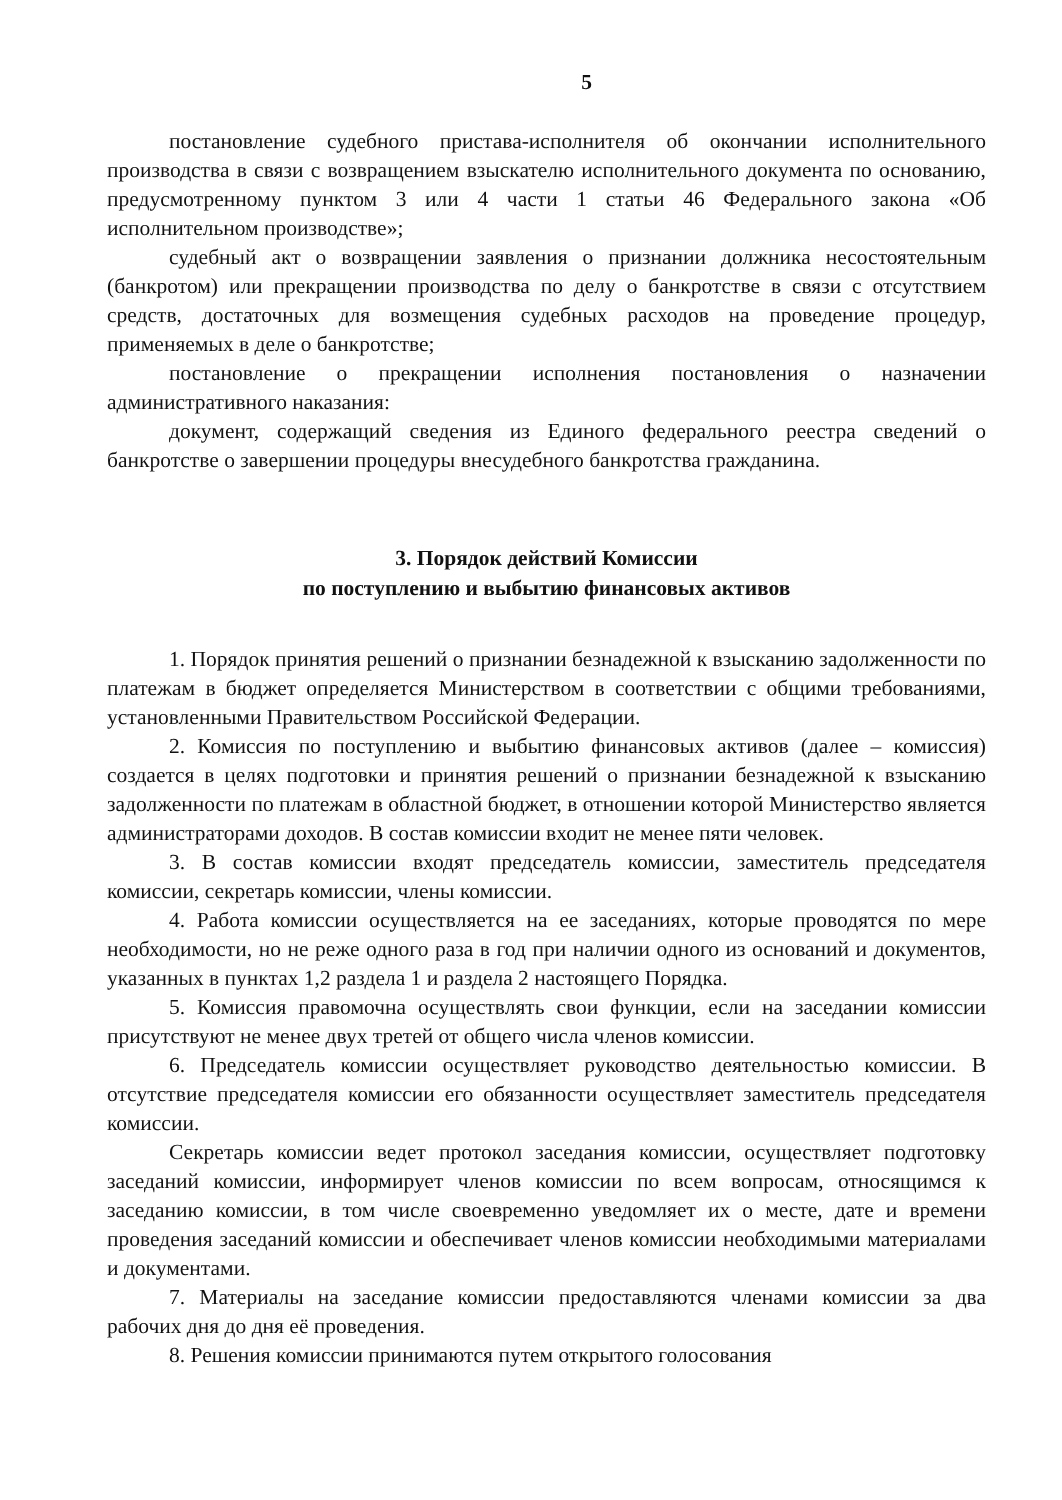5
постановление судебного пристава-исполнителя об окончании исполнительного производства в связи с возвращением взыскателю исполнительного документа по основанию, предусмотренному пунктом 3 или 4 части 1 статьи 46 Федерального закона «Об исполнительном производстве»;
судебный акт о возвращении заявления о признании должника несостоятельным (банкротом) или прекращении производства по делу о банкротстве в связи с отсутствием средств, достаточных для возмещения судебных расходов на проведение процедур, применяемых в деле о банкротстве;
постановление о прекращении исполнения постановления о назначении административного наказания:
документ, содержащий сведения из Единого федерального реестра сведений о банкротстве о завершении процедуры внесудебного банкротства гражданина.
3. Порядок действий Комиссии
по поступлению и выбытию финансовых активов
1. Порядок принятия решений о признании безнадежной к взысканию задолженности по платежам в бюджет определяется Министерством в соответствии с общими требованиями, установленными Правительством Российской Федерации.
2. Комиссия по поступлению и выбытию финансовых активов (далее – комиссия) создается в целях подготовки и принятия решений о признании безнадежной к взысканию задолженности по платежам в областной бюджет, в отношении которой Министерство является администраторами доходов. В состав комиссии входит не менее пяти человек.
3. В состав комиссии входят председатель комиссии, заместитель председателя комиссии, секретарь комиссии, члены комиссии.
4. Работа комиссии осуществляется на ее заседаниях, которые проводятся по мере необходимости, но не реже одного раза в год при наличии одного из оснований и документов, указанных в пунктах 1,2 раздела 1 и раздела 2 настоящего Порядка.
5. Комиссия правомочна осуществлять свои функции, если на заседании комиссии присутствуют не менее двух третей от общего числа членов комиссии.
6. Председатель комиссии осуществляет руководство деятельностью комиссии. В отсутствие председателя комиссии его обязанности осуществляет заместитель председателя комиссии.
Секретарь комиссии ведет протокол заседания комиссии, осуществляет подготовку заседаний комиссии, информирует членов комиссии по всем вопросам, относящимся к заседанию комиссии, в том числе своевременно уведомляет их о месте, дате и времени проведения заседаний комиссии и обеспечивает членов комиссии необходимыми материалами и документами.
7. Материалы на заседание комиссии предоставляются членами комиссии за два рабочих дня до дня её проведения.
8. Решения комиссии принимаются путем открытого голосования